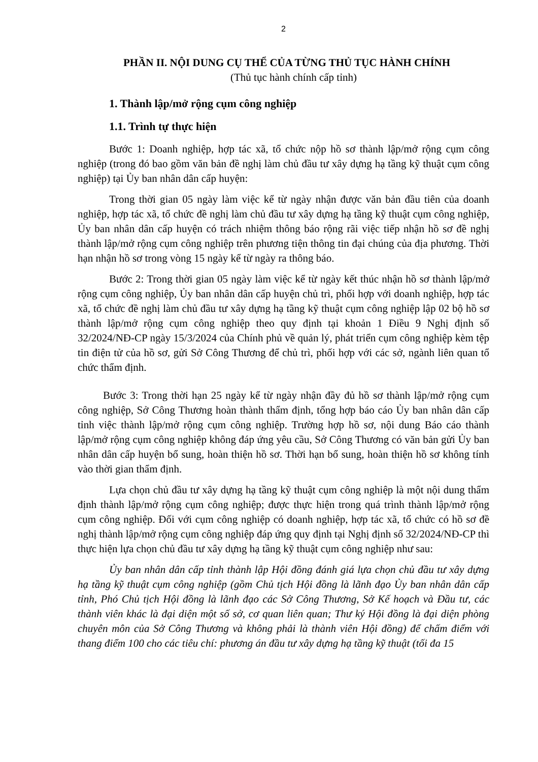2
PHẦN II. NỘI DUNG CỤ THỂ CỦA TỪNG THỦ TỤC HÀNH CHÍNH
(Thủ tục hành chính cấp tỉnh)
1. Thành lập/mở rộng cụm công nghiệp
1.1. Trình tự thực hiện
Bước 1: Doanh nghiệp, hợp tác xã, tổ chức nộp hồ sơ thành lập/mở rộng cụm công nghiệp (trong đó bao gồm văn bản đề nghị làm chủ đầu tư xây dựng hạ tầng kỹ thuật cụm công nghiệp) tại Ủy ban nhân dân cấp huyện:
Trong thời gian 05 ngày làm việc kể từ ngày nhận được văn bản đầu tiên của doanh nghiệp, hợp tác xã, tổ chức đề nghị làm chủ đầu tư xây dựng hạ tầng kỹ thuật cụm công nghiệp, Ủy ban nhân dân cấp huyện có trách nhiệm thông báo rộng rãi việc tiếp nhận hồ sơ đề nghị thành lập/mở rộng cụm công nghiệp trên phương tiện thông tin đại chúng của địa phương. Thời hạn nhận hồ sơ trong vòng 15 ngày kể từ ngày ra thông báo.
Bước 2: Trong thời gian 05 ngày làm việc kể từ ngày kết thúc nhận hồ sơ thành lập/mở rộng cụm công nghiệp, Ủy ban nhân dân cấp huyện chủ trì, phối hợp với doanh nghiệp, hợp tác xã, tổ chức đề nghị làm chủ đầu tư xây dựng hạ tầng kỹ thuật cụm công nghiệp lập 02 bộ hồ sơ thành lập/mở rộng cụm công nghiệp theo quy định tại khoản 1 Điều 9 Nghị định số 32/2024/NĐ-CP ngày 15/3/2024 của Chính phủ về quản lý, phát triển cụm công nghiệp kèm tệp tin điện tử của hồ sơ, gửi Sở Công Thương để chủ trì, phối hợp với các sở, ngành liên quan tổ chức thẩm định.
Bước 3: Trong thời hạn 25 ngày kể từ ngày nhận đầy đủ hồ sơ thành lập/mở rộng cụm công nghiệp, Sở Công Thương hoàn thành thẩm định, tổng hợp báo cáo Ủy ban nhân dân cấp tỉnh việc thành lập/mở rộng cụm công nghiệp. Trường hợp hồ sơ, nội dung Báo cáo thành lập/mở rộng cụm công nghiệp không đáp ứng yêu cầu, Sở Công Thương có văn bản gửi Ủy ban nhân dân cấp huyện bổ sung, hoàn thiện hồ sơ. Thời hạn bổ sung, hoàn thiện hồ sơ không tính vào thời gian thẩm định.
Lựa chọn chủ đầu tư xây dựng hạ tầng kỹ thuật cụm công nghiệp là một nội dung thẩm định thành lập/mở rộng cụm công nghiệp; được thực hiện trong quá trình thành lập/mở rộng cụm công nghiệp. Đối với cụm công nghiệp có doanh nghiệp, hợp tác xã, tổ chức có hồ sơ đề nghị thành lập/mở rộng cụm công nghiệp đáp ứng quy định tại Nghị định số 32/2024/NĐ-CP thì thực hiện lựa chọn chủ đầu tư xây dựng hạ tầng kỹ thuật cụm công nghiệp như sau:
Ủy ban nhân dân cấp tỉnh thành lập Hội đồng đánh giá lựa chọn chủ đầu tư xây dựng hạ tầng kỹ thuật cụm công nghiệp (gồm Chủ tịch Hội đồng là lãnh đạo Ủy ban nhân dân cấp tỉnh, Phó Chủ tịch Hội đồng là lãnh đạo các Sở Công Thương, Sở Kế hoạch và Đầu tư, các thành viên khác là đại diện một số sở, cơ quan liên quan; Thư ký Hội đồng là đại diện phòng chuyên môn của Sở Công Thương và không phải là thành viên Hội đồng) để chấm điểm với thang điểm 100 cho các tiêu chí: phương án đầu tư xây dựng hạ tầng kỹ thuật (tối đa 15